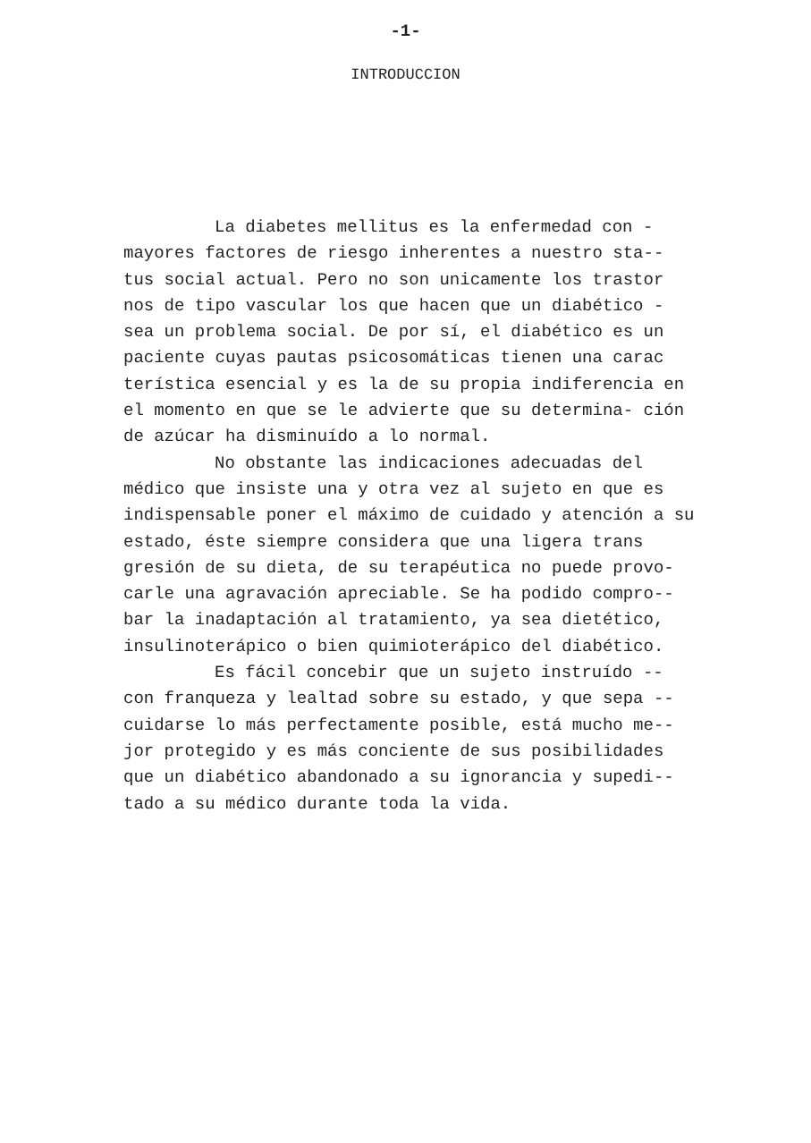-1-
INTRODUCCION
La diabetes mellitus es la enfermedad con - mayores factores de riesgo inherentes a nuestro sta-- tus social actual. Pero no son unicamente los trastor nos de tipo vascular los que hacen que un diabético - sea un problema social. De por sí, el diabético es un paciente cuyas pautas psicosomáticas tienen una carac terística esencial y es la de su propia indiferencia en el momento en que se le advierte que su determina- ción de azúcar ha disminuído a lo normal.
No obstante las indicaciones adecuadas del médico que insiste una y otra vez al sujeto en que es indispensable poner el máximo de cuidado y atención a su estado, éste siempre considera que una ligera trans gresión de su dieta, de su terapéutica no puede provo- carle una agravación apreciable. Se ha podido compro-- bar la inadaptación al tratamiento, ya sea dietético, insulinoterápico o bien quimioterápico del diabético.
Es fácil concebir que un sujeto instruído -- con franqueza y lealtad sobre su estado, y que sepa -- cuidarse lo más perfectamente posible, está mucho me-- jor protegido y es más conciente de sus posibilidades que un diabético abandonado a su ignorancia y supedi-- tado a su médico durante toda la vida.